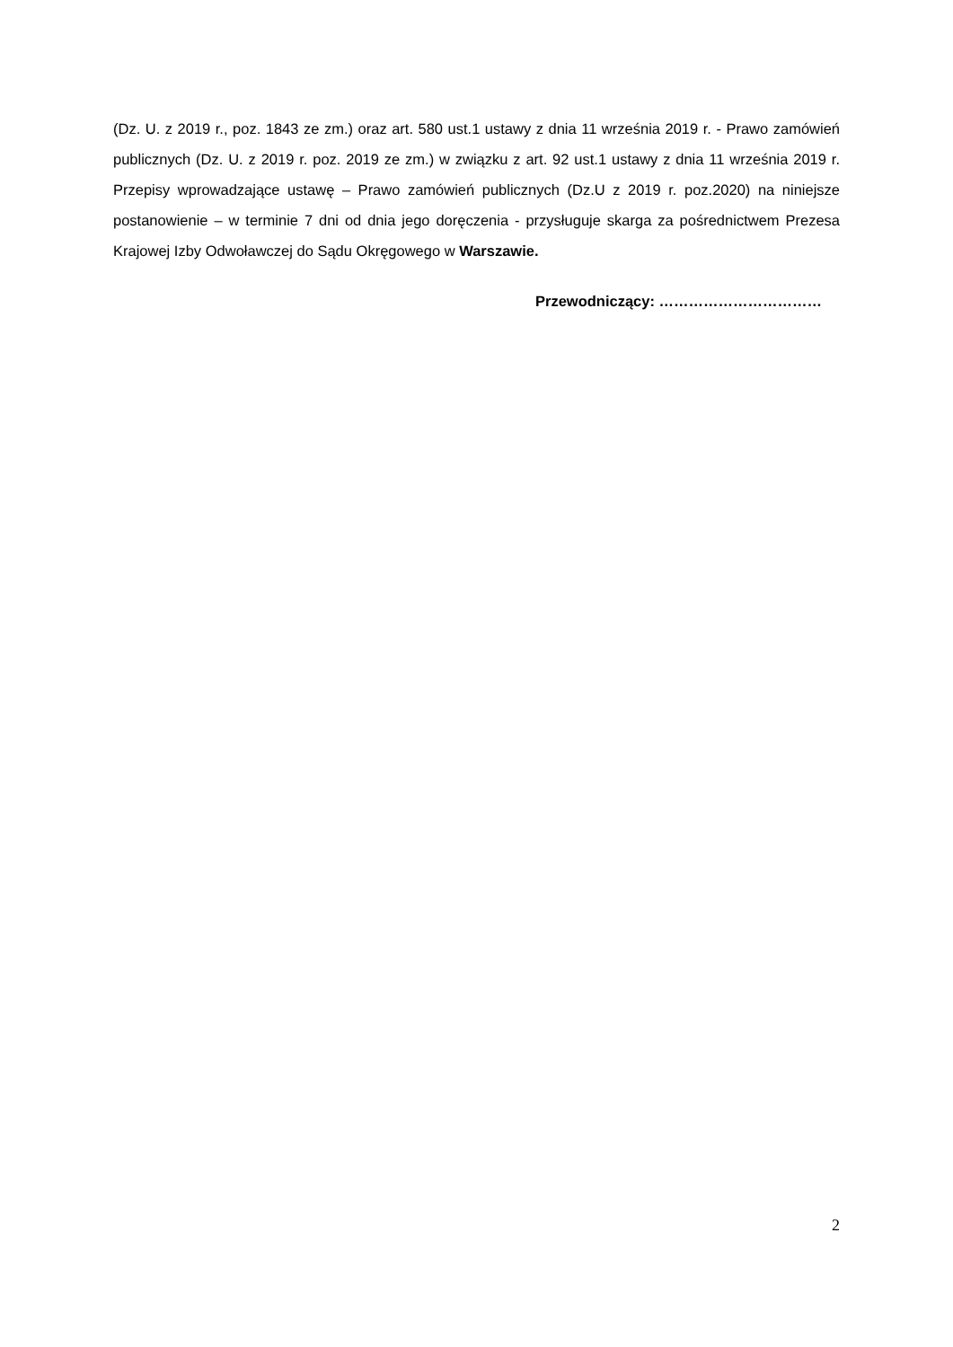(Dz. U. z 2019 r., poz. 1843 ze zm.) oraz art. 580 ust.1 ustawy z dnia 11 września 2019 r. - Prawo zamówień publicznych (Dz. U. z 2019 r. poz. 2019 ze zm.) w związku z art. 92 ust.1 ustawy z dnia 11 września 2019 r. Przepisy wprowadzające ustawę – Prawo zamówień publicznych (Dz.U z 2019 r. poz.2020) na niniejsze postanowienie – w terminie 7 dni od dnia jego doręczenia - przysługuje skarga za pośrednictwem Prezesa Krajowej Izby Odwoławczej do Sądu Okręgowego w Warszawie.
Przewodniczący: ……………………………
2